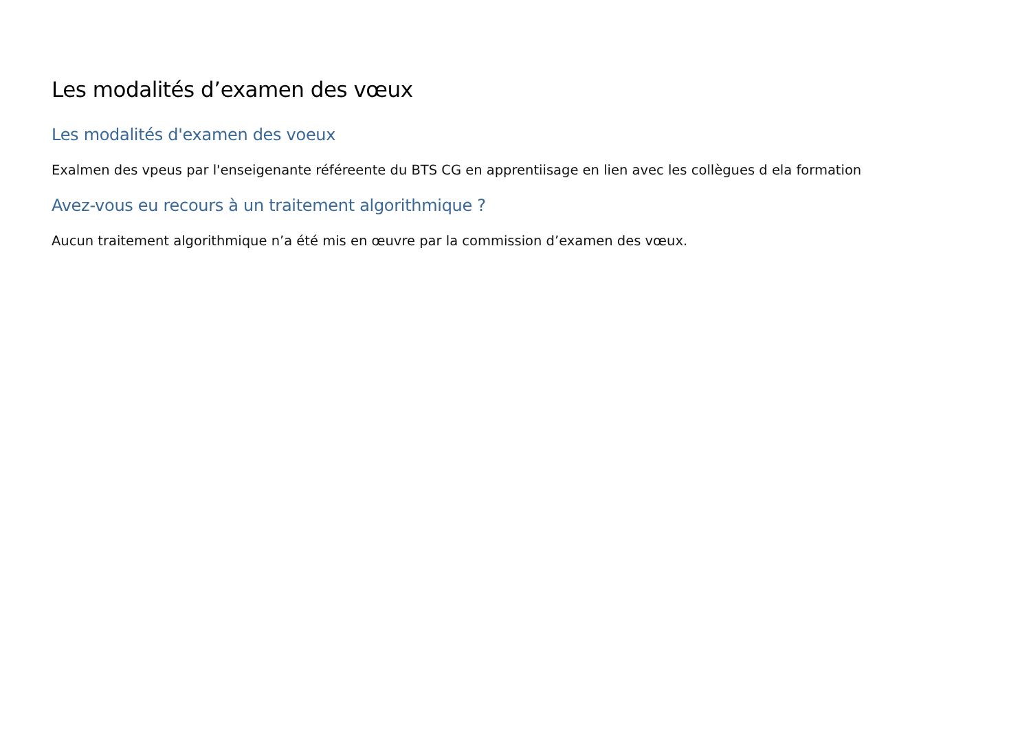Les modalités d’examen des vœux
Les modalités d'examen des voeux
Exalmen des vpeus par l'enseigenante référeente du BTS CG en apprentiisage en lien avec les collègues d ela formation
Avez-vous eu recours à un traitement algorithmique ?
Aucun traitement algorithmique n’a été mis en œuvre par la commission d’examen des vœux.